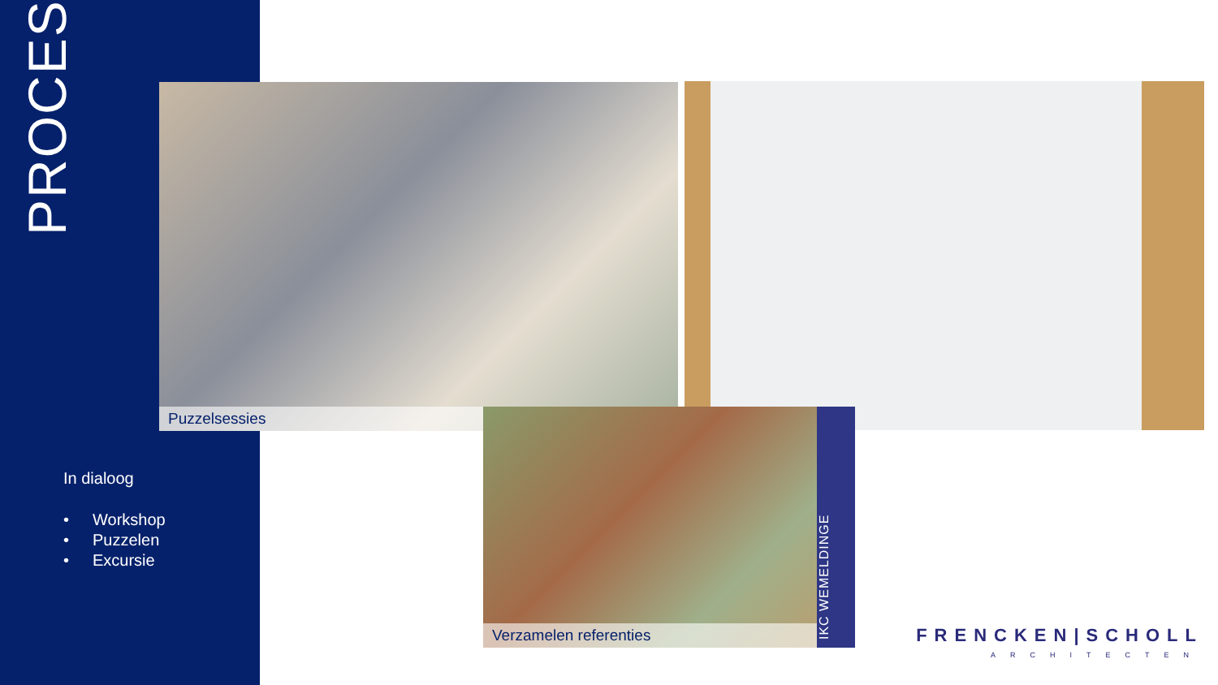PROCES
Puzzelsessies
Verzamelen referenties
IKC WEMELDINGE
In dialoog
• Workshop
• Puzzelen
• Excursie
FRENCKEN|SCHOLL
ARCHITECTEN